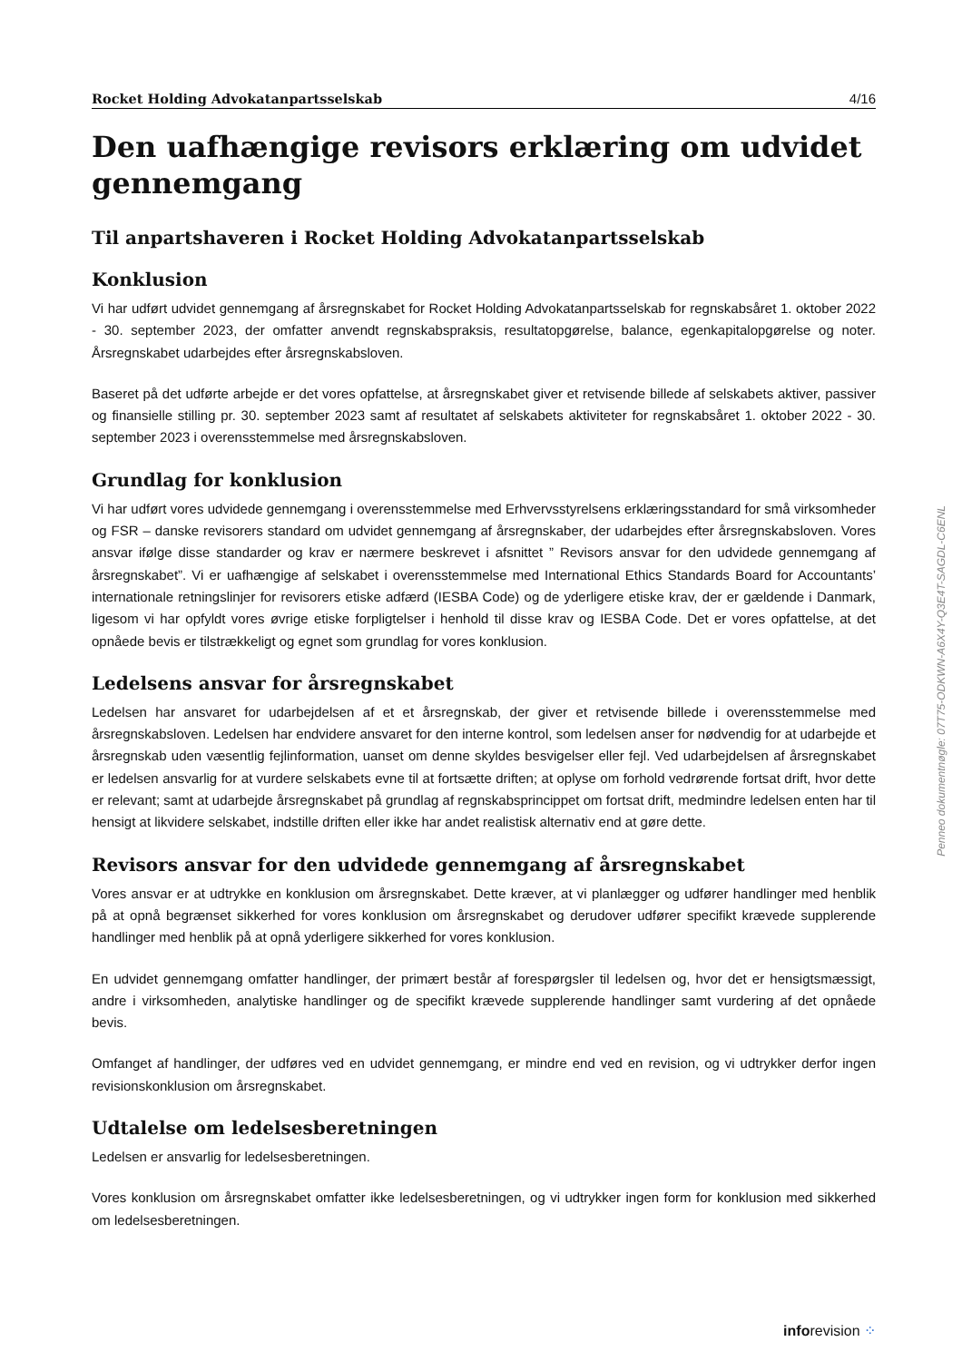Rocket Holding Advokatanpartsselskab 4/16
Den uafhængige revisors erklæring om udvidet gennemgang
Til anpartshaveren i Rocket Holding Advokatanpartsselskab
Konklusion
Vi har udført udvidet gennemgang af årsregnskabet for Rocket Holding Advokatanpartsselskab for regnskabsåret 1. oktober 2022 - 30. september 2023, der omfatter anvendt regnskabspraksis, resultatopgørelse, balance, egenkapitalopgørelse og noter. Årsregnskabet udarbejdes efter årsregnskabsloven.
Baseret på det udførte arbejde er det vores opfattelse, at årsregnskabet giver et retvisende billede af selskabets aktiver, passiver og finansielle stilling pr. 30. september 2023 samt af resultatet af selskabets aktiviteter for regnskabsåret 1. oktober 2022 - 30. september 2023 i overensstemmelse med årsregnskabsloven.
Grundlag for konklusion
Vi har udført vores udvidede gennemgang i overensstemmelse med Erhvervsstyrelsens erklæringsstandard for små virksomheder og FSR – danske revisorers standard om udvidet gennemgang af årsregnskaber, der udarbejdes efter årsregnskabsloven. Vores ansvar ifølge disse standarder og krav er nærmere beskrevet i afsnittet ” Revisors ansvar for den udvidede gennemgang af årsregnskabet”. Vi er uafhængige af selskabet i overensstemmelse med International Ethics Standards Board for Accountants’ internationale retningslinjer for revisorers etiske adfærd (IESBA Code) og de yderligere etiske krav, der er gældende i Danmark, ligesom vi har opfyldt vores øvrige etiske forpligtelser i henhold til disse krav og IESBA Code. Det er vores opfattelse, at det opnåede bevis er tilstrækkeligt og egnet som grundlag for vores konklusion.
Ledelsens ansvar for årsregnskabet
Ledelsen har ansvaret for udarbejdelsen af et et årsregnskab, der giver et retvisende billede i overensstemmelse med årsregnskabsloven. Ledelsen har endvidere ansvaret for den interne kontrol, som ledelsen anser for nødvendig for at udarbejde et årsregnskab uden væsentlig fejlinformation, uanset om denne skyldes besvigelser eller fejl. Ved udarbejdelsen af årsregnskabet er ledelsen ansvarlig for at vurdere selskabets evne til at fortsætte driften; at oplyse om forhold vedrørende fortsat drift, hvor dette er relevant; samt at udarbejde årsregnskabet på grundlag af regnskabsprincippet om fortsat drift, medmindre ledelsen enten har til hensigt at likvidere selskabet, indstille driften eller ikke har andet realistisk alternativ end at gøre dette.
Revisors ansvar for den udvidede gennemgang af årsregnskabet
Vores ansvar er at udtrykke en konklusion om årsregnskabet. Dette kræver, at vi planlægger og udfører handlinger med henblik på at opnå begrænset sikkerhed for vores konklusion om årsregnskabet og derudover udfører specifikt krævede supplerende handlinger med henblik på at opnå yderligere sikkerhed for vores konklusion.
En udvidet gennemgang omfatter handlinger, der primært består af forespørgsler til ledelsen og, hvor det er hensigtsmæssigt, andre i virksomheden, analytiske handlinger og de specifikt krævede supplerende handlinger samt vurdering af det opnåede bevis.
Omfanget af handlinger, der udføres ved en udvidet gennemgang, er mindre end ved en revision, og vi udtrykker derfor ingen revisionskonklusion om årsregnskabet.
Udtalelse om ledelsesberetningen
Ledelsen er ansvarlig for ledelsesberetningen.
Vores konklusion om årsregnskabet omfatter ikke ledelsesberetningen, og vi udtrykker ingen form for konklusion med sikkerhed om ledelsesberetningen.
Penneo dokumentnøgle: 07T75-ODKWN-A6X4Y-Q3E4T-SAGDL-C6ENL
inforevision ⁘